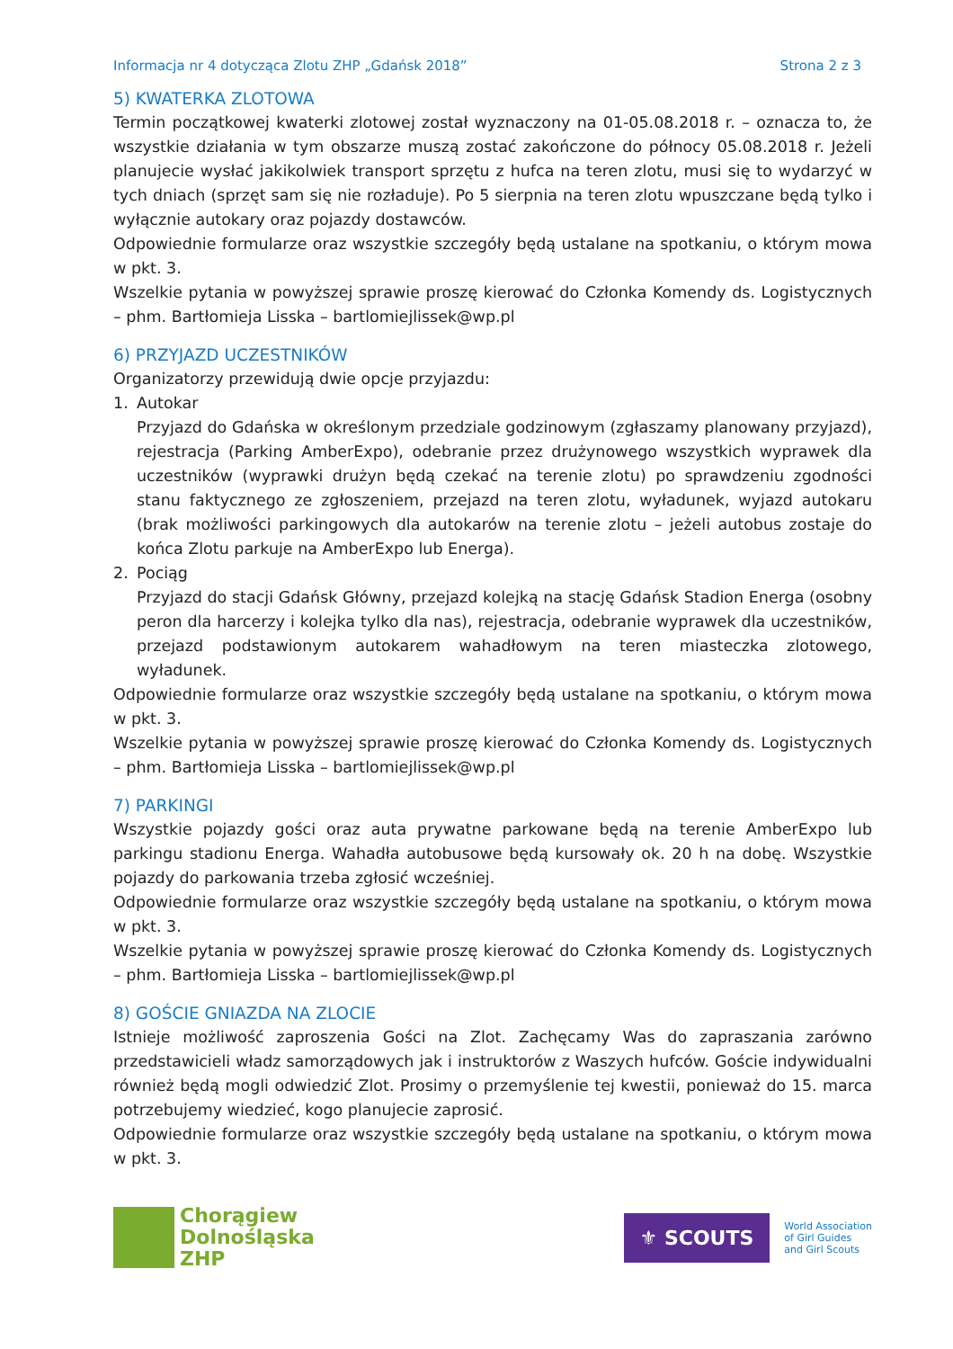Informacja nr 4 dotycząca Zlotu ZHP „Gdańsk 2018” Strona 2 z 3
5) KWATERKA ZLOTOWA
Termin początkowej kwaterki zlotowej został wyznaczony na 01-05.08.2018 r. – oznacza to, że wszystkie działania w tym obszarze muszą zostać zakończone do północy 05.08.2018 r. Jeżeli planujecie wysłać jakikolwiek transport sprzętu z hufca na teren zlotu, musi się to wydarzyć w tych dniach (sprzęt sam się nie rozładuje). Po 5 sierpnia na teren zlotu wpuszczane będą tylko i wyłącznie autokary oraz pojazdy dostawców.
Odpowiednie formularze oraz wszystkie szczegóły będą ustalane na spotkaniu, o którym mowa w pkt. 3.
Wszelkie pytania w powyższej sprawie proszę kierować do Członka Komendy ds. Logistycznych – phm. Bartłomieja Lisska – bartlomiejlissek@wp.pl
6) PRZYJAZD UCZESTNIKÓW
Organizatorzy przewidują dwie opcje przyjazdu:
1. Autokar
Przyjazd do Gdańska w określonym przedziale godzinowym (zgłaszamy planowany przyjazd), rejestracja (Parking AmberExpo), odebranie przez drużynowego wszystkich wyprawek dla uczestników (wyprawki drużyn będą czekać na terenie zlotu) po sprawdzeniu zgodności stanu faktycznego ze zgłoszeniem, przejazd na teren zlotu, wyładunek, wyjazd autokaru (brak możliwości parkingowych dla autokarów na terenie zlotu – jeżeli autobus zostaje do końca Zlotu parkuje na AmberExpo lub Energa).
2. Pociąg
Przyjazd do stacji Gdańsk Główny, przejazd kolejką na stację Gdańsk Stadion Energa (osobny peron dla harcerzy i kolejka tylko dla nas), rejestracja, odebranie wyprawek dla uczestników, przejazd podstawionym autokarem wahadłowym na teren miasteczka zlotowego, wyładunek.
Odpowiednie formularze oraz wszystkie szczegóły będą ustalane na spotkaniu, o którym mowa w pkt. 3.
Wszelkie pytania w powyższej sprawie proszę kierować do Członka Komendy ds. Logistycznych – phm. Bartłomieja Lisska – bartlomiejlissek@wp.pl
7) PARKINGI
Wszystkie pojazdy gości oraz auta prywatne parkowane będą na terenie AmberExpo lub parkingu stadionu Energa. Wahadła autobusowe będą kursowały ok. 20 h na dobę. Wszystkie pojazdy do parkowania trzeba zgłosić wcześniej.
Odpowiednie formularze oraz wszystkie szczegóły będą ustalane na spotkaniu, o którym mowa w pkt. 3.
Wszelkie pytania w powyższej sprawie proszę kierować do Członka Komendy ds. Logistycznych – phm. Bartłomieja Lisska – bartlomiejlissek@wp.pl
8) GOŚCIE GNIAZDA NA ZLOCIE
Istnieje możliwość zaproszenia Gości na Zlot. Zachęcamy Was do zapraszania zarówno przedstawicieli władz samorządowych jak i instruktorów z Waszych hufców. Goście indywidualni również będą mogli odwiedzić Zlot. Prosimy o przemyślenie tej kwestii, ponieważ do 15. marca potrzebujemy wiedzieć, kogo planujecie zaprosić.
Odpowiednie formularze oraz wszystkie szczegóły będą ustalane na spotkaniu, o którym mowa w pkt. 3.
Chorągiew
Dolnośląska
ZHP
⚜ SCOUTS
World Association
of Girl Guides
and Girl Scouts